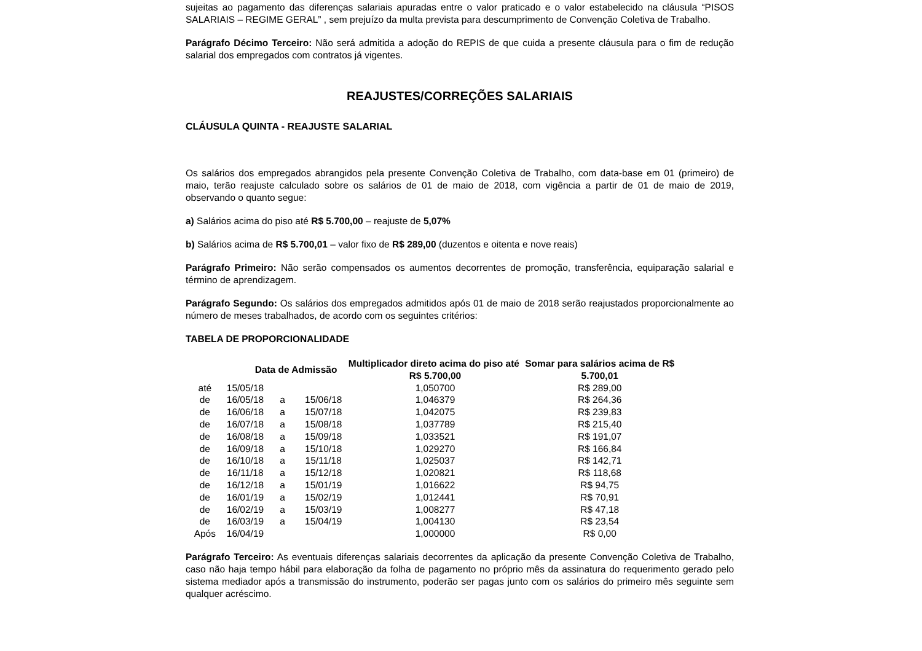sujeitas ao pagamento das diferenças salariais apuradas entre o valor praticado e o valor estabelecido na cláusula “PISOS SALARIAIS – REGIME GERAL” , sem prejuízo da multa prevista para descumprimento de Convenção Coletiva de Trabalho.
Parágrafo Décimo Terceiro: Não será admitida a adoção do REPIS de que cuida a presente cláusula para o fim de redução salarial dos empregados com contratos já vigentes.
REAJUSTES/CORREÇÕES SALARIAIS
CLÁUSULA QUINTA - REAJUSTE SALARIAL
Os salários dos empregados abrangidos pela presente Convenção Coletiva de Trabalho, com data-base em 01 (primeiro) de maio, terão reajuste calculado sobre os salários de 01 de maio de 2018, com vigência a partir de 01 de maio de 2019, observando o quanto segue:
a) Salários acima do piso até R$ 5.700,00 – reajuste de 5,07%
b) Salários acima de R$ 5.700,01 – valor fixo de R$ 289,00 (duzentos e oitenta e nove reais)
Parágrafo Primeiro: Não serão compensados os aumentos decorrentes de promoção, transferência, equiparação salarial e término de aprendizagem.
Parágrafo Segundo: Os salários dos empregados admitidos após 01 de maio de 2018 serão reajustados proporcionalmente ao número de meses trabalhados, de acordo com os seguintes critérios:
TABELA DE PROPORCIONALIDADE
| | Data de Admissão | | | Multiplicador direto acima do piso até R$ 5.700,00 | Somar para salários acima de R$ 5.700,01 |
| --- | --- | --- | --- | --- | --- |
| até | 15/05/18 | | | 1,050700 | R$ 289,00 |
| de | 16/05/18 | a | 15/06/18 | 1,046379 | R$ 264,36 |
| de | 16/06/18 | a | 15/07/18 | 1,042075 | R$ 239,83 |
| de | 16/07/18 | a | 15/08/18 | 1,037789 | R$ 215,40 |
| de | 16/08/18 | a | 15/09/18 | 1,033521 | R$ 191,07 |
| de | 16/09/18 | a | 15/10/18 | 1,029270 | R$ 166,84 |
| de | 16/10/18 | a | 15/11/18 | 1,025037 | R$ 142,71 |
| de | 16/11/18 | a | 15/12/18 | 1,020821 | R$ 118,68 |
| de | 16/12/18 | a | 15/01/19 | 1,016622 | R$ 94,75 |
| de | 16/01/19 | a | 15/02/19 | 1,012441 | R$ 70,91 |
| de | 16/02/19 | a | 15/03/19 | 1,008277 | R$ 47,18 |
| de | 16/03/19 | a | 15/04/19 | 1,004130 | R$ 23,54 |
| Após | 16/04/19 | | | 1,000000 | R$ 0,00 |
Parágrafo Terceiro: As eventuais diferenças salariais decorrentes da aplicação da presente Convenção Coletiva de Trabalho, caso não haja tempo hábil para elaboração da folha de pagamento no próprio mês da assinatura do requerimento gerado pelo sistema mediador após a transmissão do instrumento, poderão ser pagas junto com os salários do primeiro mês seguinte sem qualquer acréscimo.